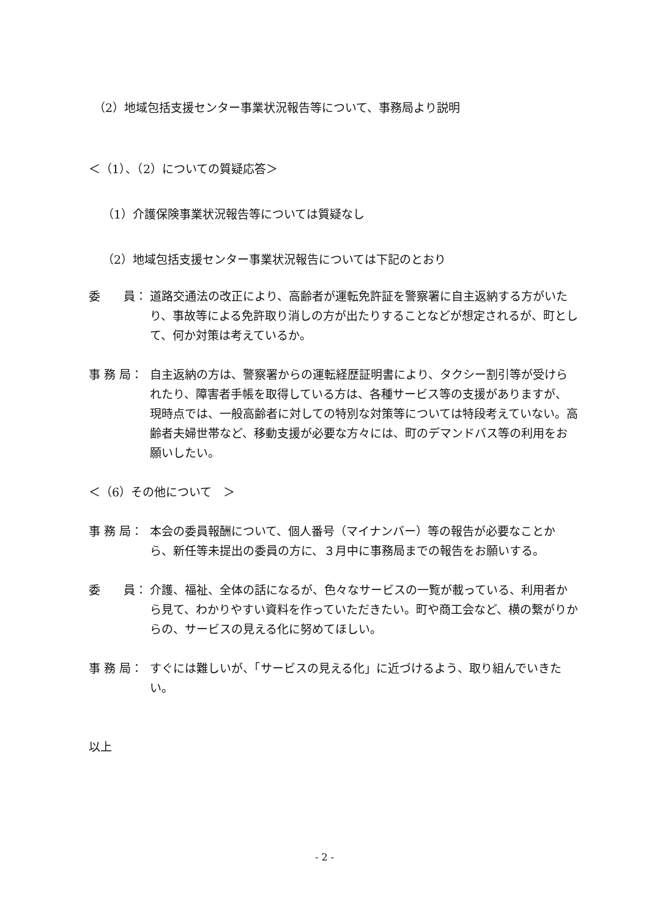（2）地域包括支援センター事業状況報告等について、事務局より説明
＜（1）、（2）についての質疑応答＞
（1）介護保険事業状況報告等については質疑なし
（2）地域包括支援センター事業状況報告については下記のとおり
委　　員： 道路交通法の改正により、高齢者が運転免許証を警察署に自主返納する方がいたり、事故等による免許取り消しの方が出たりすることなどが想定されるが、町として、何か対策は考えているか。
事 務 局： 自主返納の方は、警察署からの運転経歴証明書により、タクシー割引等が受けられたり、障害者手帳を取得している方は、各種サービス等の支援がありますが、現時点では、一般高齢者に対しての特別な対策等については特段考えていない。高齢者夫婦世帯など、移動支援が必要な方々には、町のデマンドバス等の利用をお願いしたい。
＜（6）その他について　＞
事 務 局： 本会の委員報酬について、個人番号（マイナンバー）等の報告が必要なことから、新任等未提出の委員の方に、３月中に事務局までの報告をお願いする。
委　　員： 介護、福祉、全体の話になるが、色々なサービスの一覧が載っている、利用者から見て、わかりやすい資料を作っていただきたい。町や商工会など、横の繋がりからの、サービスの見える化に努めてほしい。
事 務 局： すぐには難しいが、「サービスの見える化」に近づけるよう、取り組んでいきたい。
以上
- 2 -